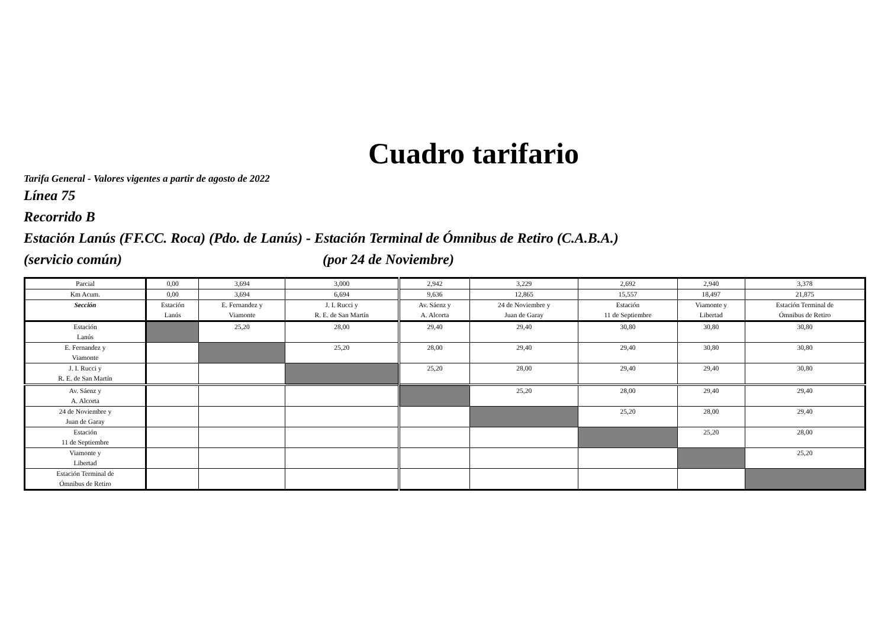Cuadro tarifario
Tarifa General - Valores vigentes a partir de agosto de 2022
Línea 75
Recorrido B
Estación Lanús (FF.CC. Roca) (Pdo. de Lanús) - Estación Terminal de Ómnibus de Retiro (C.A.B.A.)
(servicio común) (por 24 de Noviembre)
| Parcial | 0,00 | 3,694 | 3,000 | 2,942 | 3,229 | 2,692 | 2,940 | 3,378 |
| Km Acum. | 0,00 | 3,694 | 6,694 | 9,636 | 12,865 | 15,557 | 18,497 | 21,875 |
| Sección | Estación Lanús | E. Fernandez y Viamonte | J. I. Rucci y R. E. de San Martín | Av. Sáenz y A. Alcorta | 24 de Noviembre y Juan de Garay | Estación 11 de Septiembre | Viamonte y Libertad | Estación Terminal de Ómnibus de Retiro |
| Estación Lanús | | 25,20 | 28,00 | 29,40 | 29,40 | 30,80 | 30,80 | 30,80 |
| E. Fernandez y Viamonte | | | 25,20 | 28,00 | 29,40 | 29,40 | 30,80 | 30,80 |
| J. I. Rucci y R. E. de San Martín | | | | 25,20 | 28,00 | 29,40 | 29,40 | 30,80 |
| Av. Sáenz y A. Alcorta | | | | | 25,20 | 28,00 | 29,40 | 29,40 |
| 24 de Noviembre y Juan de Garay | | | | | | 25,20 | 28,00 | 29,40 |
| Estación 11 de Septiembre | | | | | | | 25,20 | 28,00 |
| Viamonte y Libertad | | | | | | | | 25,20 |
| Estación Terminal de Ómnibus de Retiro | | | | | | | | |